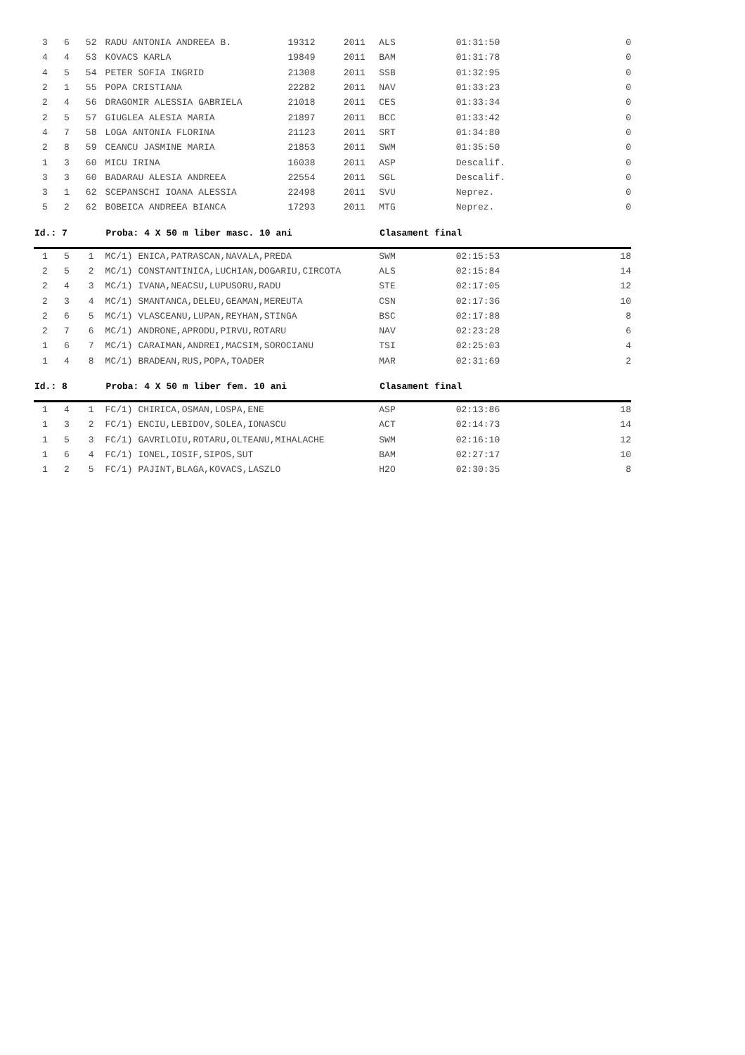| 3 | 6 | 52 | RADU ANTONIA ANDREEA B. | 19312 | 2011 | ALS | 01:31:50 | 0 |
| 4 | 4 | 53 | KOVACS KARLA | 19849 | 2011 | BAM | 01:31:78 | 0 |
| 4 | 5 | 54 | PETER SOFIA INGRID | 21308 | 2011 | SSB | 01:32:95 | 0 |
| 2 | 1 | 55 | POPA CRISTIANA | 22282 | 2011 | NAV | 01:33:23 | 0 |
| 2 | 4 | 56 | DRAGOMIR ALESSIA GABRIELA | 21018 | 2011 | CES | 01:33:34 | 0 |
| 2 | 5 | 57 | GIUGLEA ALESIA MARIA | 21897 | 2011 | BCC | 01:33:42 | 0 |
| 4 | 7 | 58 | LOGA ANTONIA FLORINA | 21123 | 2011 | SRT | 01:34:80 | 0 |
| 2 | 8 | 59 | CEANCU JASMINE MARIA | 21853 | 2011 | SWM | 01:35:50 | 0 |
| 1 | 3 | 60 | MICU IRINA | 16038 | 2011 | ASP | Descalif. | 0 |
| 3 | 3 | 60 | BADARAU ALESIA ANDREEA | 22554 | 2011 | SGL | Descalif. | 0 |
| 3 | 1 | 62 | SCEPANSCHI IOANA ALESSIA | 22498 | 2011 | SVU | Neprez. | 0 |
| 5 | 2 | 62 | BOBEICA ANDREEA BIANCA | 17293 | 2011 | MTG | Neprez. | 0 |
| Id.: 7 | | | Proba: 4 X 50 m liber masc. 10 ani | | | Clasament final | | |
| 1 | 5 | 1 | MC/1) ENICA,PATRASCAN,NAVALA,PREDA | | | SWM | 02:15:53 | 18 |
| 2 | 5 | 2 | MC/1) CONSTANTINICA,LUCHIAN,DOGARIU,CIRCOTA | | | ALS | 02:15:84 | 14 |
| 2 | 4 | 3 | MC/1) IVANA,NEACSU,LUPUSORU,RADU | | | STE | 02:17:05 | 12 |
| 2 | 3 | 4 | MC/1) SMANTANCA,DELEU,GEAMAN,MEREUTA | | | CSN | 02:17:36 | 10 |
| 2 | 6 | 5 | MC/1) VLASCEANU,LUPAN,REYHAN,STINGA | | | BSC | 02:17:88 | 8 |
| 2 | 7 | 6 | MC/1) ANDRONE,APRODU,PIRVU,ROTARU | | | NAV | 02:23:28 | 6 |
| 1 | 6 | 7 | MC/1) CARAIMAN,ANDREI,MACSIM,SOROCIANU | | | TSI | 02:25:03 | 4 |
| 1 | 4 | 8 | MC/1) BRADEAN,RUS,POPA,TOADER | | | MAR | 02:31:69 | 2 |
| Id.: 8 | | | Proba: 4 X 50 m liber fem. 10 ani | | | Clasament final | | |
| 1 | 4 | 1 | FC/1) CHIRICA,OSMAN,LOSPA,ENE | | | ASP | 02:13:86 | 18 |
| 1 | 3 | 2 | FC/1) ENCIU,LEBIDOV,SOLEA,IONASCU | | | ACT | 02:14:73 | 14 |
| 1 | 5 | 3 | FC/1) GAVRILOIU,ROTARU,OLTEANU,MIHALACHE | | | SWM | 02:16:10 | 12 |
| 1 | 6 | 4 | FC/1) IONEL,IOSIF,SIPOS,SUT | | | BAM | 02:27:17 | 10 |
| 1 | 2 | 5 | FC/1) PAJINT,BLAGA,KOVACS,LASZLO | | | H2O | 02:30:35 | 8 |